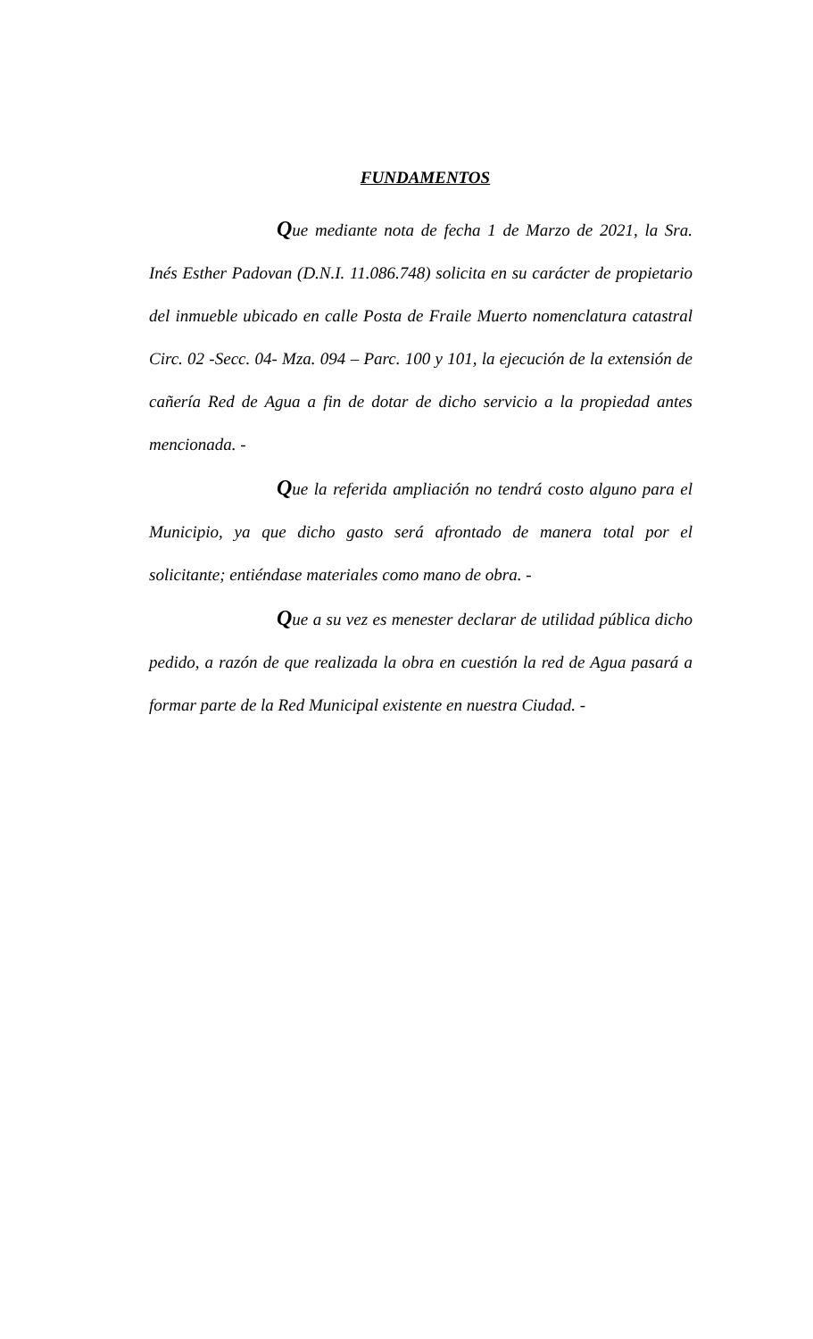FUNDAMENTOS
Que mediante nota de fecha 1 de Marzo de 2021, la Sra. Inés Esther Padovan (D.N.I. 11.086.748) solicita en su carácter de propietario del inmueble ubicado en calle Posta de Fraile Muerto nomenclatura catastral Circ. 02 -Secc. 04- Mza. 094 – Parc. 100 y 101, la ejecución de la extensión de cañería Red de Agua a fin de dotar de dicho servicio a la propiedad antes mencionada. -
Que la referida ampliación no tendrá costo alguno para el Municipio, ya que dicho gasto será afrontado de manera total por el solicitante; entiéndase materiales como mano de obra. -
Que a su vez es menester declarar de utilidad pública dicho pedido, a razón de que realizada la obra en cuestión la red de Agua pasará a formar parte de la Red Municipal existente en nuestra Ciudad. -